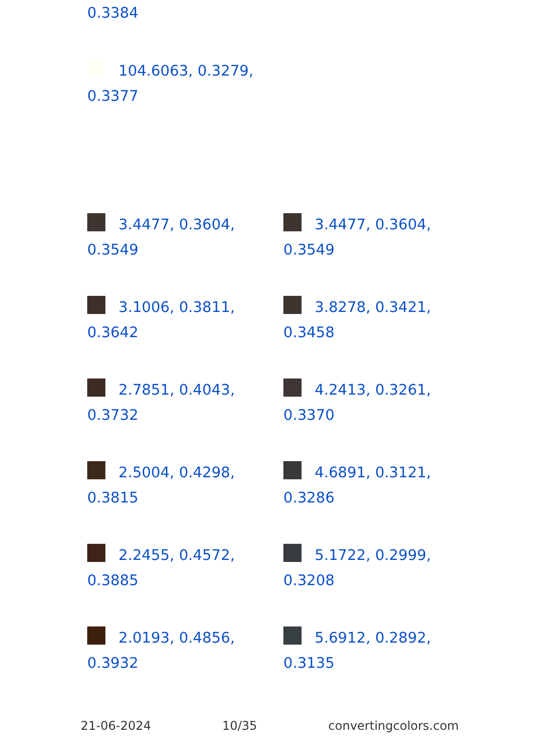0.3384
104.6063, 0.3279, 0.3377
3.4477, 0.3604, 0.3549
3.4477, 0.3604, 0.3549
3.1006, 0.3811, 0.3642
3.8278, 0.3421, 0.3458
2.7851, 0.4043, 0.3732
4.2413, 0.3261, 0.3370
2.5004, 0.4298, 0.3815
4.6891, 0.3121, 0.3286
2.2455, 0.4572, 0.3885
5.1722, 0.2999, 0.3208
2.0193, 0.4856, 0.3932
5.6912, 0.2892, 0.3135
21-06-2024 10/35 convertingcolors.com